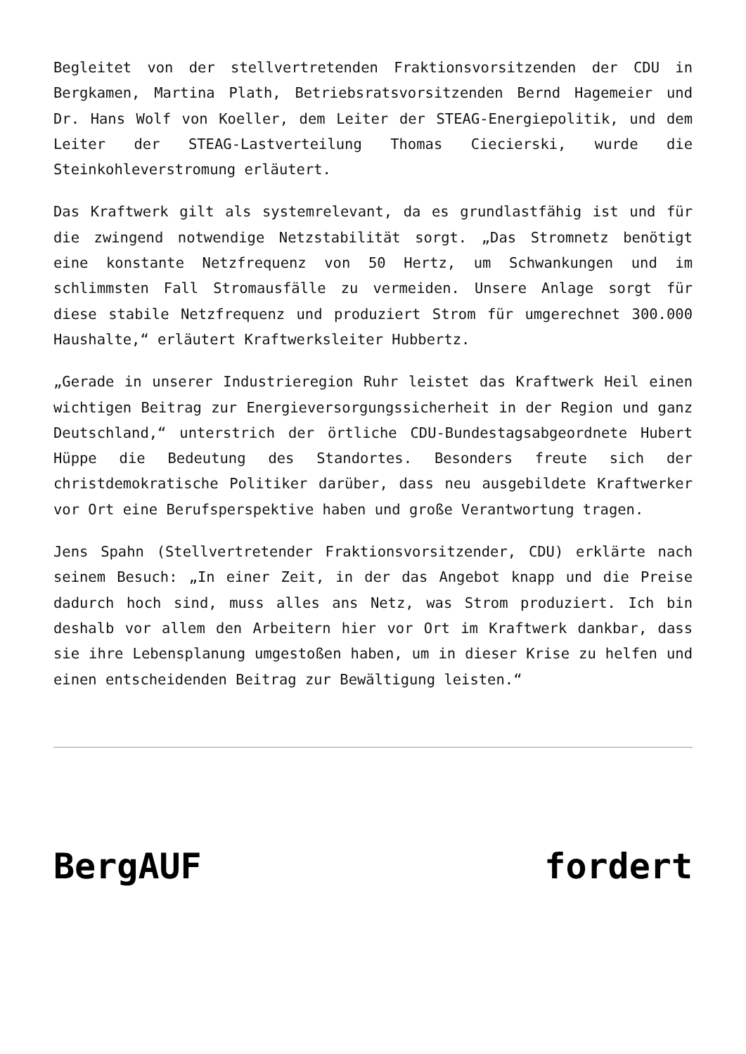Begleitet von der stellvertretenden Fraktionsvorsitzenden der CDU in Bergkamen, Martina Plath, Betriebsratsvorsitzenden Bernd Hagemeier und Dr. Hans Wolf von Koeller, dem Leiter der STEAG-Energiepolitik, und dem Leiter der STEAG-Lastverteilung Thomas Ciecierski, wurde die Steinkohleverstromung erläutert.
Das Kraftwerk gilt als systemrelevant, da es grundlastfähig ist und für die zwingend notwendige Netzstabilität sorgt. „Das Stromnetz benötigt eine konstante Netzfrequenz von 50 Hertz, um Schwankungen und im schlimmsten Fall Stromausfälle zu vermeiden. Unsere Anlage sorgt für diese stabile Netzfrequenz und produziert Strom für umgerechnet 300.000 Haushalte,“ erläutert Kraftwerksleiter Hubbertz.
„Gerade in unserer Industrieregion Ruhr leistet das Kraftwerk Heil einen wichtigen Beitrag zur Energieversorgungssicherheit in der Region und ganz Deutschland,“ unterstrich der örtliche CDU-Bundestagsabgeordnete Hubert Hüppe die Bedeutung des Standortes. Besonders freute sich der christdemokratische Politiker darüber, dass neu ausgebildete Kraftwerker vor Ort eine Berufsperspektive haben und große Verantwortung tragen.
Jens Spahn (Stellvertretender Fraktionsvorsitzender, CDU) erklärte nach seinem Besuch: „In einer Zeit, in der das Angebot knapp und die Preise dadurch hoch sind, muss alles ans Netz, was Strom produziert. Ich bin deshalb vor allem den Arbeitern hier vor Ort im Kraftwerk dankbar, dass sie ihre Lebensplanung umgestoßen haben, um in dieser Krise zu helfen und einen entscheidenden Beitrag zur Bewältigung leisten.“
BergAUF fordert